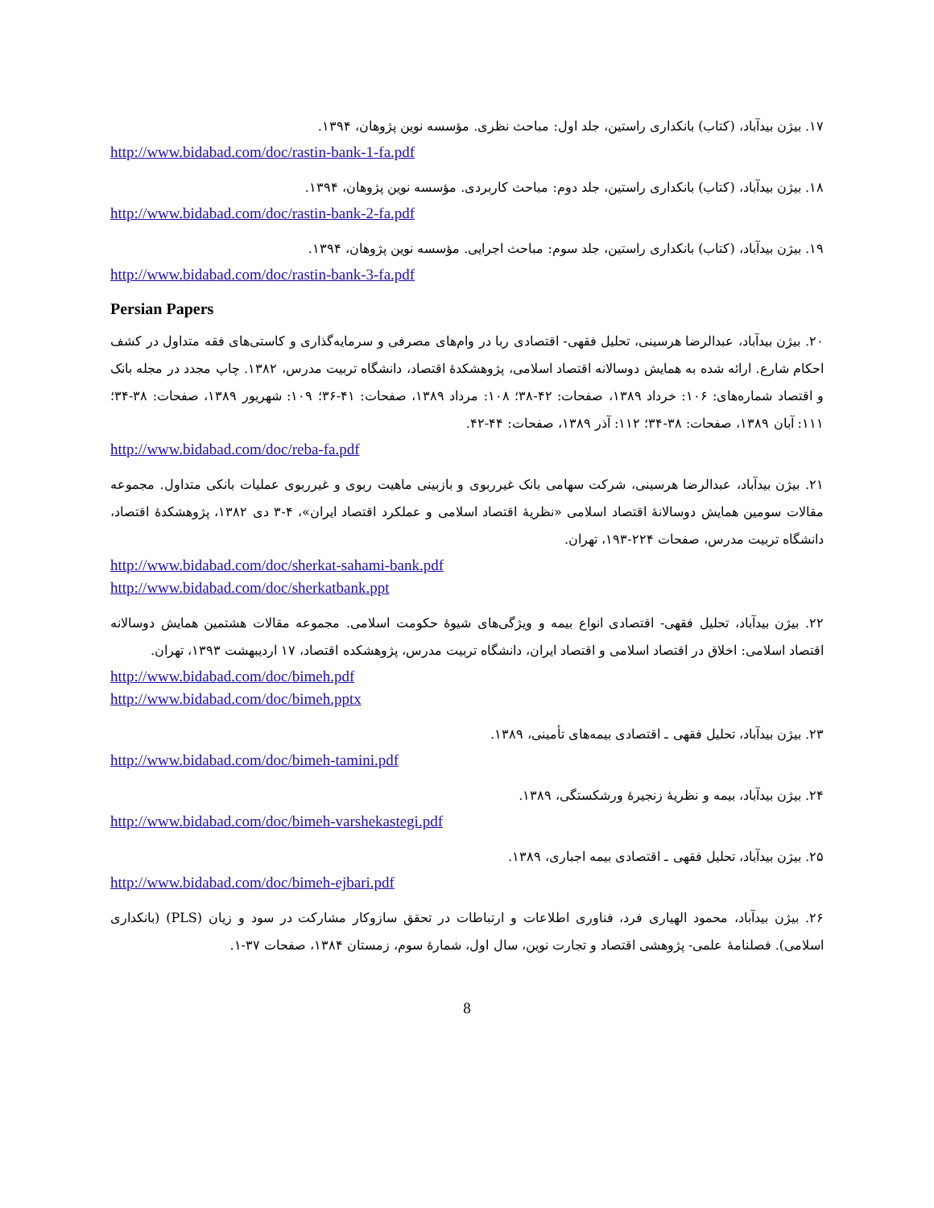۱۷. بیژن بیدآباد، (کتاب) بانکداری راستین، جلد اول: مباحث نظری. مؤسسه نوین پژوهان، ۱۳۹۴.
http://www.bidabad.com/doc/rastin-bank-1-fa.pdf
۱۸. بیژن بیدآباد، (کتاب) بانکداری راستین، جلد دوم: مباحث کاربردی. مؤسسه نوین پژوهان، ۱۳۹۴.
http://www.bidabad.com/doc/rastin-bank-2-fa.pdf
۱۹. بیژن بیدآباد، (کتاب) بانکداری راستین، جلد سوم: مباحث اجرایی. مؤسسه نوین پژوهان، ۱۳۹۴.
http://www.bidabad.com/doc/rastin-bank-3-fa.pdf
Persian Papers
۲۰. بیژن بیدآباد، عبدالرضا هرسینی، تحلیل فقهی- اقتصادی ربا در وام‌های مصرفی و سرمایه‌گذاری و کاستی‌های فقه متداول در کشف احکام شارع. ارائه شده به همایش دوسالانه اقتصاد اسلامی، پژوهشکدهٔ اقتصاد، دانشگاه تربیت مدرس، ۱۳۸۲. چاپ مجدد در مجله بانک و اقتصاد شماره‌های: ۱۰۶: خرداد ۱۳۸۹، صفحات: ۴۲-۳۸؛ ۱۰۸: مرداد ۱۳۸۹، صفحات: ۴۱-۳۶؛ ۱۰۹: شهریور ۱۳۸۹، صفحات: ۳۸-۳۴؛ ۱۱۱: آبان ۱۳۸۹، صفحات: ۳۸-۳۴؛ ۱۱۲: آذر ۱۳۸۹، صفحات: ۴۴-۴۲.
http://www.bidabad.com/doc/reba-fa.pdf
۲۱. بیژن بیدآباد، عبدالرضا هرسینی، شرکت سهامی بانک غیرربوی و بازبینی ماهیت ربوی و غیرربوی عملیات بانکی متداول. مجموعه مقالات سومین همایش دوسالانهٔ اقتصاد اسلامی «نظریهٔ اقتصاد اسلامی و عملکرد اقتصاد ایران»، ۴-۳ دی ۱۳۸۲، پژوهشکدهٔ اقتصاد، دانشگاه تربیت مدرس، صفحات ۲۲۴-۱۹۳، تهران.
http://www.bidabad.com/doc/sherkat-sahami-bank.pdf
http://www.bidabad.com/doc/sherkatbank.ppt
۲۲. بیژن بیدآباد، تحلیل فقهی- اقتصادی انواع بیمه و ویژگی‌های شیوهٔ حکومت اسلامی. مجموعه مقالات هشتمین همایش دوسالانه اقتصاد اسلامی: اخلاق در اقتصاد اسلامی و اقتصاد ایران، دانشگاه تربیت مدرس، پژوهشکده اقتصاد، ۱۷ اردیبهشت ۱۳۹۳، تهران.
http://www.bidabad.com/doc/bimeh.pdf
http://www.bidabad.com/doc/bimeh.pptx
۲۳. بیژن بیدآباد، تحلیل فقهی ـ اقتصادی بیمه‌های تأمینی، ۱۳۸۹.
http://www.bidabad.com/doc/bimeh-tamini.pdf
۲۴. بیژن بیدآباد، بیمه و نظریهٔ زنجیرهٔ ورشکستگی، ۱۳۸۹.
http://www.bidabad.com/doc/bimeh-varshekastegi.pdf
۲۵. بیژن بیدآباد، تحلیل فقهی ـ اقتصادی بیمه اجباری، ۱۳۸۹.
http://www.bidabad.com/doc/bimeh-ejbari.pdf
۲۶. بیژن بیدآباد، محمود الهیاری فرد، فناوری اطلاعات و ارتباطات در تحقق سازوکار مشارکت در سود و زیان (PLS) (بانکداری اسلامی). فصلنامهٔ علمی- پژوهشی اقتصاد و تجارت نوین، سال اول، شمارهٔ سوم، زمستان ۱۳۸۴، صفحات ۳۷-۱.
8